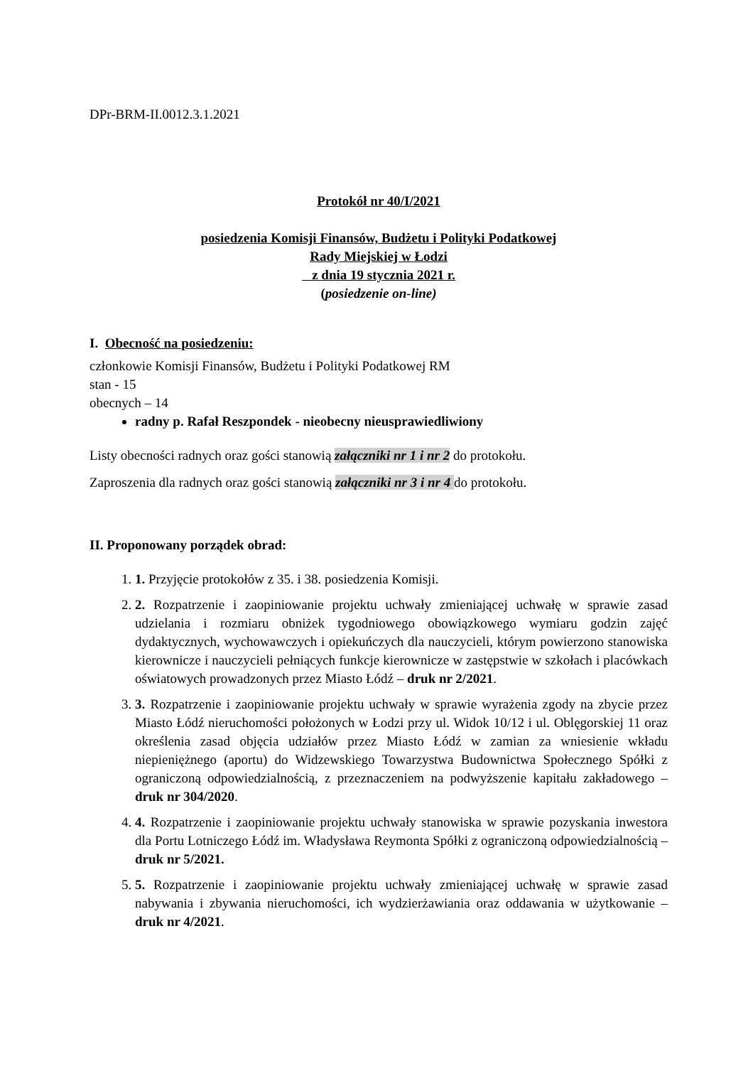DPr-BRM-II.0012.3.1.2021
Protokół nr 40/I/2021
posiedzenia Komisji Finansów, Budżetu i Polityki Podatkowej
Rady Miejskiej w Łodzi
z dnia 19 stycznia 2021 r.
(posiedzenie on-line)
I. Obecność na posiedzeniu:
członkowie Komisji Finansów, Budżetu i Polityki Podatkowej RM
stan - 15
obecnych – 14
radny p. Rafał Reszpondek - nieobecny nieusprawiedliwiony
Listy obecności radnych oraz gości stanowią załączniki nr 1 i nr 2 do protokołu.
Zaproszenia dla radnych oraz gości stanowią załączniki nr 3 i nr 4 do protokołu.
II. Proponowany porządek obrad:
1. 1. Przyjęcie protokołów z 35. i 38. posiedzenia Komisji.
2. 2. Rozpatrzenie i zaopiniowanie projektu uchwały zmieniającej uchwałę w sprawie zasad udzielania i rozmiaru obniżek tygodniowego obowiązkowego wymiaru godzin zajęć dydaktycznych, wychowawczych i opiekuńczych dla nauczycieli, którym powierzono stanowiska kierownicze i nauczycieli pełniących funkcje kierownicze w zastępstwie w szkołach i placówkach oświatowych prowadzonych przez Miasto Łódź – druk nr 2/2021.
3. 3. Rozpatrzenie i zaopiniowanie projektu uchwały w sprawie wyrażenia zgody na zbycie przez Miasto Łódź nieruchomości położonych w Łodzi przy ul. Widok 10/12 i ul. Oblęgorskiej 11 oraz określenia zasad objęcia udziałów przez Miasto Łódź w zamian za wniesienie wkładu niepieniężnego (aportu) do Widzewskiego Towarzystwa Budownictwa Społecznego Spółki z ograniczoną odpowiedzialnością, z przeznaczeniem na podwyższenie kapitału zakładowego – druk nr 304/2020.
4. 4. Rozpatrzenie i zaopiniowanie projektu uchwały stanowiska w sprawie pozyskania inwestora dla Portu Lotniczego Łódź im. Władysława Reymonta Spółki z ograniczoną odpowiedzialnością – druk nr 5/2021.
5. 5. Rozpatrzenie i zaopiniowanie projektu uchwały zmieniającej uchwałę w sprawie zasad nabywania i zbywania nieruchomości, ich wydzierżawiania oraz oddawania w użytkowanie – druk nr 4/2021.